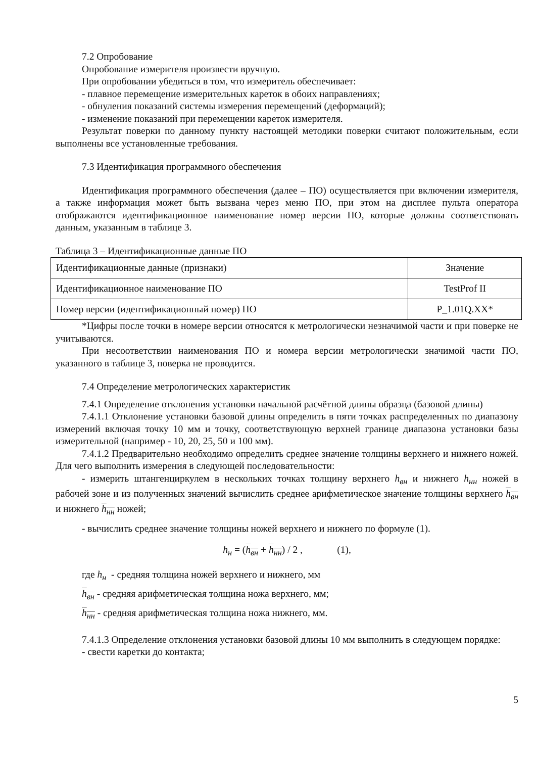7.2 Опробование
Опробование измерителя произвести вручную.
При опробовании убедиться в том, что измеритель обеспечивает:
- плавное перемещение измерительных кареток в обоих направлениях;
- обнуления показаний системы измерения перемещений (деформаций);
- изменение показаний при перемещении кареток измерителя.
Результат поверки по данному пункту настоящей методики поверки считают положительным, если выполнены все установленные требования.
7.3 Идентификация программного обеспечения
Идентификация программного обеспечения (далее – ПО) осуществляется при включении измерителя, а также информация может быть вызвана через меню ПО, при этом на дисплее пульта оператора отображаются идентификационное наименование номер версии ПО, которые должны соответствовать данным, указанным в таблице 3.
Таблица 3 – Идентификационные данные ПО
| Идентификационные данные (признаки) | Значение |
| Идентификационное наименование ПО | TestProf II |
| Номер версии (идентификационный номер) ПО | P_1.01Q.XX* |
*Цифры после точки в номере версии относятся к метрологически незначимой части и при поверке не учитываются.
При несоответствии наименования ПО и номера версии метрологически значимой части ПО, указанного в таблице 3, поверка не проводится.
7.4 Определение метрологических характеристик
7.4.1 Определение отклонения установки начальной расчётной длины образца (базовой длины)
7.4.1.1 Отклонение установки базовой длины определить в пяти точках распределенных по диапазону измерений включая точку 10 мм и точку, соответствующую верхней границе диапазона установки базы измерительной (например - 10, 20, 25, 50 и 100 мм).
7.4.1.2 Предварительно необходимо определить среднее значение толщины верхнего и нижнего ножей. Для чего выполнить измерения в следующей последовательности:
- измерить штангенциркулем в нескольких точках толщину верхнего h<sub>вн</sub> и нижнего h<sub>нн</sub> ножей в рабочей зоне и из полученных значений вычислить среднее арифметическое значение толщины верхнего h<sub>вн</sub> и нижнего h<sub>нн</sub> ножей;
- вычислить среднее значение толщины ножей верхнего и нижнего по формуле (1).
h<sub>н</sub> = (h<sub>вн</sub> + h<sub>нн</sub>) / 2 , (1),
где h<sub>н</sub> - средняя толщина ножей верхнего и нижнего, мм
h<sub>вн</sub> - средняя арифметическая толщина ножа верхнего, мм;
h<sub>нн</sub> - средняя арифметическая толщина ножа нижнего, мм.
7.4.1.3 Определение отклонения установки базовой длины 10 мм выполнить в следующем порядке:
- свести каретки до контакта;
5